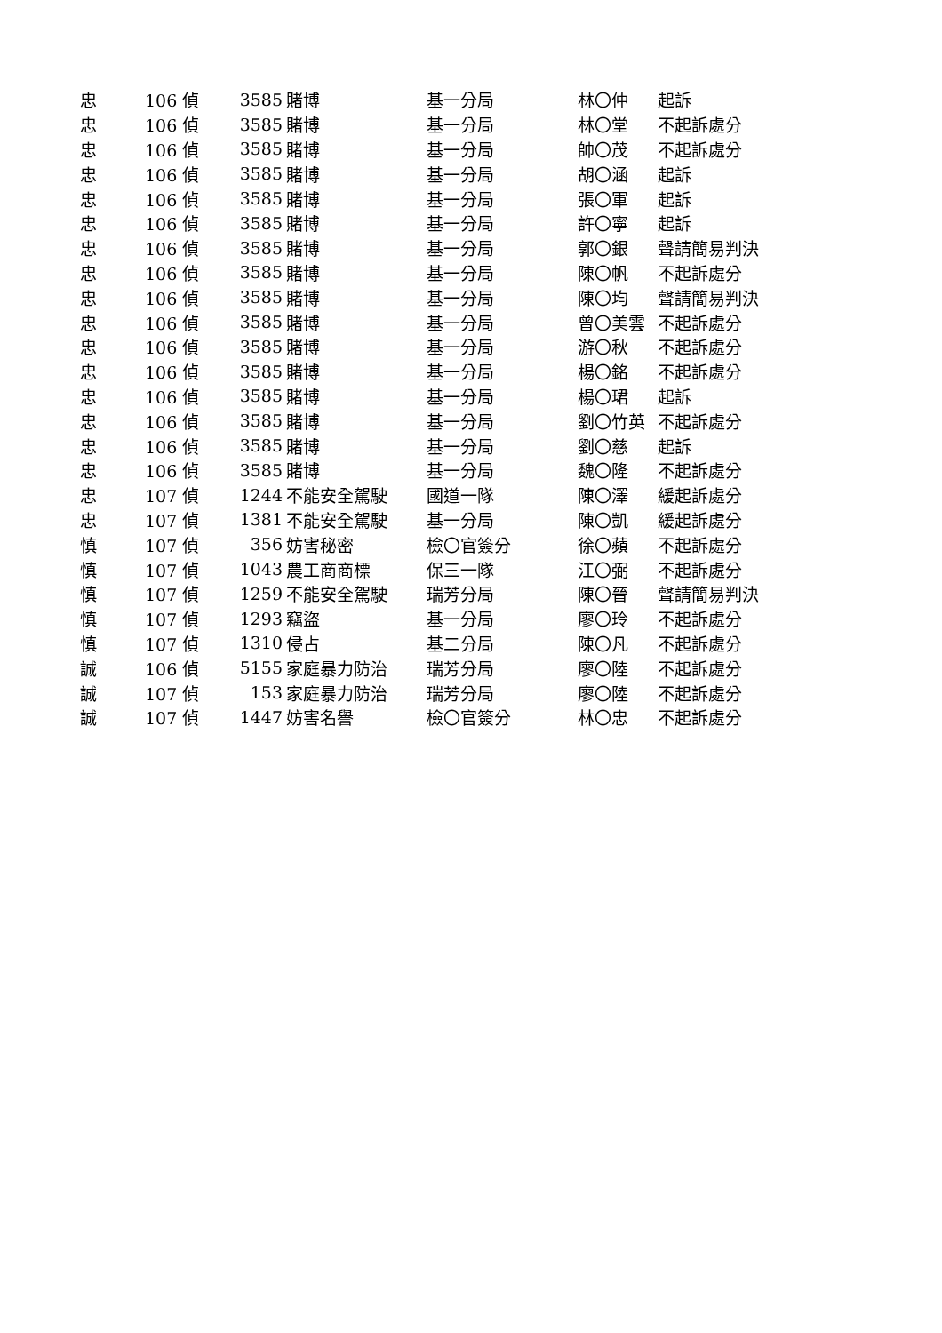| 忠 | 106 偵 | 3585 | 賭博 | 基一分局 | 林〇仲 | 起訴 |
| 忠 | 106 偵 | 3585 | 賭博 | 基一分局 | 林〇堂 | 不起訴處分 |
| 忠 | 106 偵 | 3585 | 賭博 | 基一分局 | 帥〇茂 | 不起訴處分 |
| 忠 | 106 偵 | 3585 | 賭博 | 基一分局 | 胡〇涵 | 起訴 |
| 忠 | 106 偵 | 3585 | 賭博 | 基一分局 | 張〇軍 | 起訴 |
| 忠 | 106 偵 | 3585 | 賭博 | 基一分局 | 許〇寧 | 起訴 |
| 忠 | 106 偵 | 3585 | 賭博 | 基一分局 | 郭〇銀 | 聲請簡易判決 |
| 忠 | 106 偵 | 3585 | 賭博 | 基一分局 | 陳〇帆 | 不起訴處分 |
| 忠 | 106 偵 | 3585 | 賭博 | 基一分局 | 陳〇均 | 聲請簡易判決 |
| 忠 | 106 偵 | 3585 | 賭博 | 基一分局 | 曾〇美雲 | 不起訴處分 |
| 忠 | 106 偵 | 3585 | 賭博 | 基一分局 | 游〇秋 | 不起訴處分 |
| 忠 | 106 偵 | 3585 | 賭博 | 基一分局 | 楊〇銘 | 不起訴處分 |
| 忠 | 106 偵 | 3585 | 賭博 | 基一分局 | 楊〇珺 | 起訴 |
| 忠 | 106 偵 | 3585 | 賭博 | 基一分局 | 劉〇竹英 | 不起訴處分 |
| 忠 | 106 偵 | 3585 | 賭博 | 基一分局 | 劉〇慈 | 起訴 |
| 忠 | 106 偵 | 3585 | 賭博 | 基一分局 | 魏〇隆 | 不起訴處分 |
| 忠 | 107 偵 | 1244 | 不能安全駕駛 | 國道一隊 | 陳〇澤 | 緩起訴處分 |
| 忠 | 107 偵 | 1381 | 不能安全駕駛 | 基一分局 | 陳〇凱 | 緩起訴處分 |
| 慎 | 107 偵 | 356 | 妨害秘密 | 檢〇官簽分 | 徐〇蘋 | 不起訴處分 |
| 慎 | 107 偵 | 1043 | 農工商商標 | 保三一隊 | 江〇弼 | 不起訴處分 |
| 慎 | 107 偵 | 1259 | 不能安全駕駛 | 瑞芳分局 | 陳〇晉 | 聲請簡易判決 |
| 慎 | 107 偵 | 1293 | 竊盜 | 基一分局 | 廖〇玲 | 不起訴處分 |
| 慎 | 107 偵 | 1310 | 侵占 | 基二分局 | 陳〇凡 | 不起訴處分 |
| 誠 | 106 偵 | 5155 | 家庭暴力防治 | 瑞芳分局 | 廖〇陸 | 不起訴處分 |
| 誠 | 107 偵 | 153 | 家庭暴力防治 | 瑞芳分局 | 廖〇陸 | 不起訴處分 |
| 誠 | 107 偵 | 1447 | 妨害名譽 | 檢〇官簽分 | 林〇忠 | 不起訴處分 |